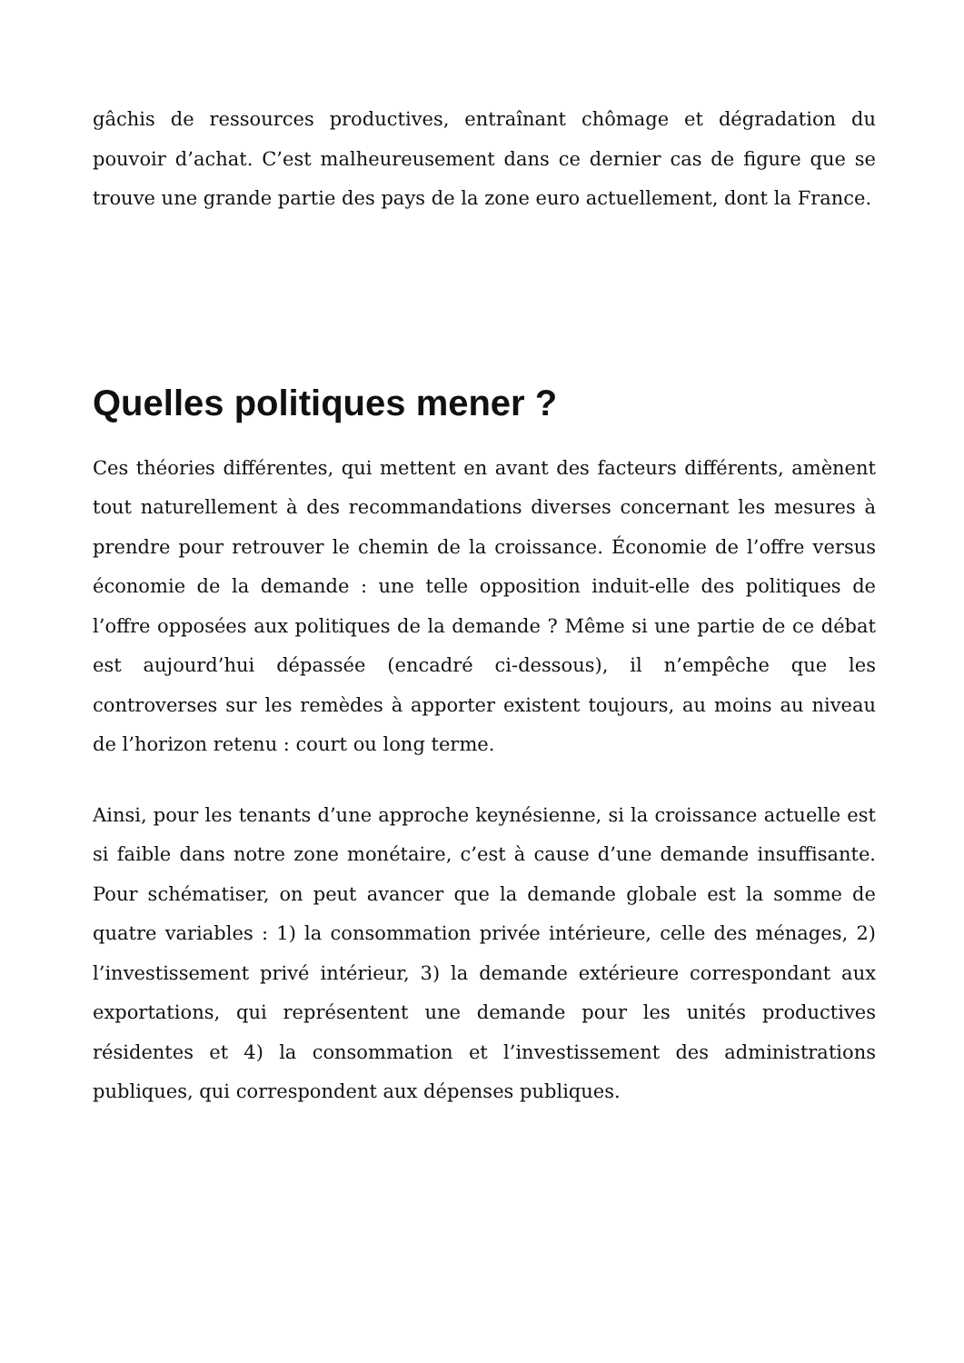gâchis de ressources productives, entraînant chômage et dégradation du pouvoir d’achat. C’est malheureusement dans ce dernier cas de figure que se trouve une grande partie des pays de la zone euro actuellement, dont la France.
Quelles politiques mener ?
Ces théories différentes, qui mettent en avant des facteurs différents, amènent tout naturellement à des recommandations diverses concernant les mesures à prendre pour retrouver le chemin de la croissance. Économie de l’offre versus économie de la demande : une telle opposition induit-elle des politiques de l’offre opposées aux politiques de la demande ? Même si une partie de ce débat est aujourd’hui dépassée (encadré ci-dessous), il n’empêche que les controverses sur les remèdes à apporter existent toujours, au moins au niveau de l’horizon retenu : court ou long terme.
Ainsi, pour les tenants d’une approche keynésienne, si la croissance actuelle est si faible dans notre zone monétaire, c’est à cause d’une demande insuffisante. Pour schématiser, on peut avancer que la demande globale est la somme de quatre variables : 1) la consommation privée intérieure, celle des ménages, 2) l’investissement privé intérieur, 3) la demande extérieure correspondant aux exportations, qui représentent une demande pour les unités productives résidentes et 4) la consommation et l’investissement des administrations publiques, qui correspondent aux dépenses publiques.